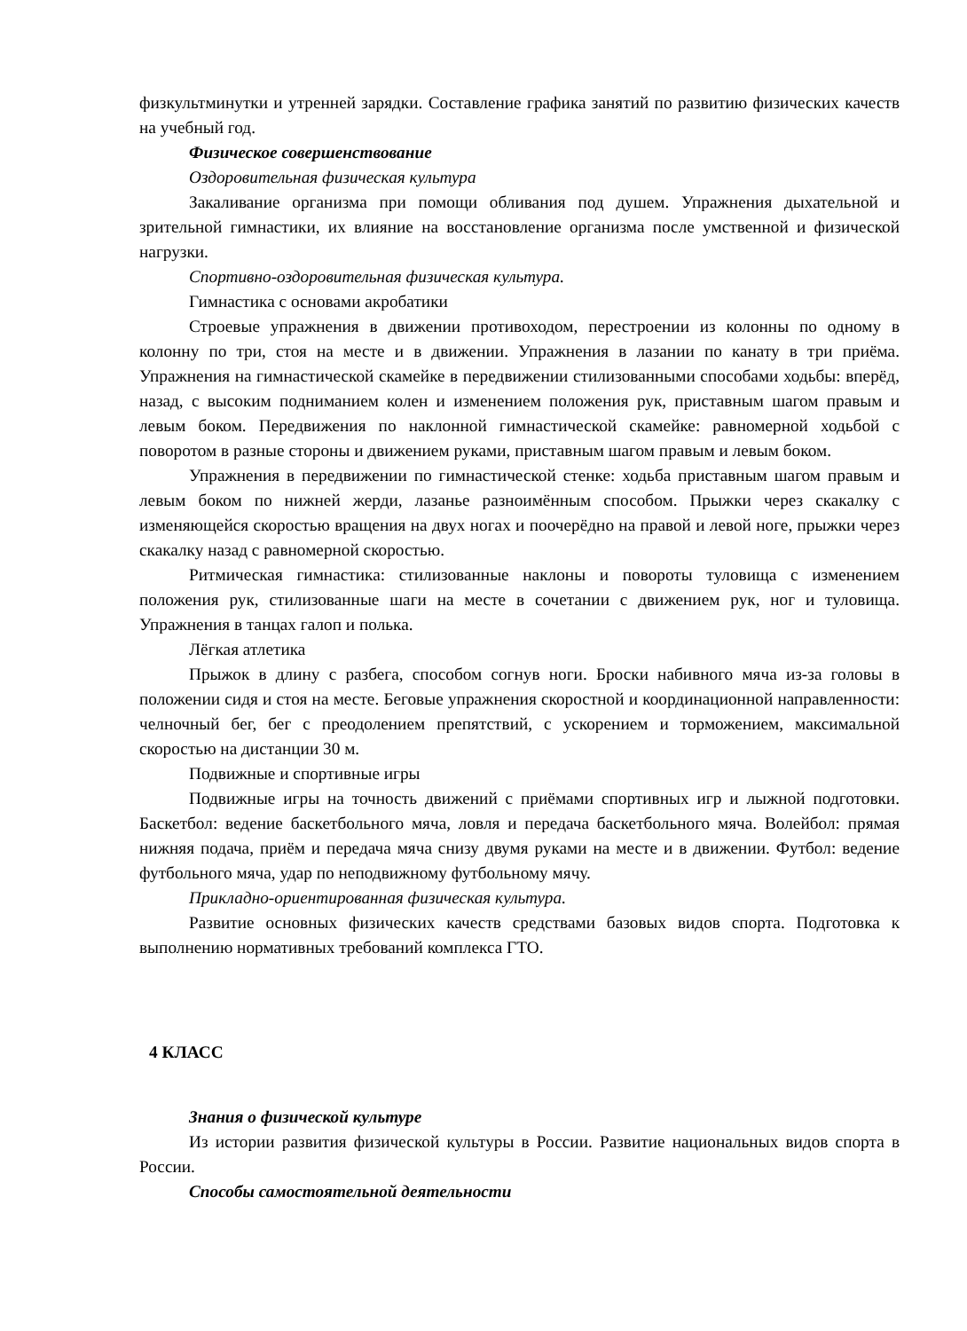физкультминутки и утренней зарядки. Составление графика занятий по развитию физических качеств на учебный год.
Физическое совершенствование
Оздоровительная физическая культура
Закаливание организма при помощи обливания под душем. Упражнения дыхательной и зрительной гимнастики, их влияние на восстановление организма после умственной и физической нагрузки.
Спортивно-оздоровительная физическая культура.
Гимнастика с основами акробатики
Строевые упражнения в движении противоходом, перестроении из колонны по одному в колонну по три, стоя на месте и в движении. Упражнения в лазании по канату в три приёма. Упражнения на гимнастической скамейке в передвижении стилизованными способами ходьбы: вперёд, назад, с высоким подниманием колен и изменением положения рук, приставным шагом правым и левым боком. Передвижения по наклонной гимнастической скамейке: равномерной ходьбой с поворотом в разные стороны и движением руками, приставным шагом правым и левым боком.
Упражнения в передвижении по гимнастической стенке: ходьба приставным шагом правым и левым боком по нижней жерди, лазанье разноимённым способом. Прыжки через скакалку с изменяющейся скоростью вращения на двух ногах и поочерёдно на правой и левой ноге, прыжки через скакалку назад с равномерной скоростью.
Ритмическая гимнастика: стилизованные наклоны и повороты туловища с изменением положения рук, стилизованные шаги на месте в сочетании с движением рук, ног и туловища. Упражнения в танцах галоп и полька.
Лёгкая атлетика
Прыжок в длину с разбега, способом согнув ноги. Броски набивного мяча из-за головы в положении сидя и стоя на месте. Беговые упражнения скоростной и координационной направленности: челночный бег, бег с преодолением препятствий, с ускорением и торможением, максимальной скоростью на дистанции 30 м.
Подвижные и спортивные игры
Подвижные игры на точность движений с приёмами спортивных игр и лыжной подготовки. Баскетбол: ведение баскетбольного мяча, ловля и передача баскетбольного мяча. Волейбол: прямая нижняя подача, приём и передача мяча снизу двумя руками на месте и в движении. Футбол: ведение футбольного мяча, удар по неподвижному футбольному мячу.
Прикладно-ориентированная физическая культура.
Развитие основных физических качеств средствами базовых видов спорта. Подготовка к выполнению нормативных требований комплекса ГТО.
4 КЛАСС
Знания о физической культуре
Из истории развития физической культуры в России. Развитие национальных видов спорта в России.
Способы самостоятельной деятельности